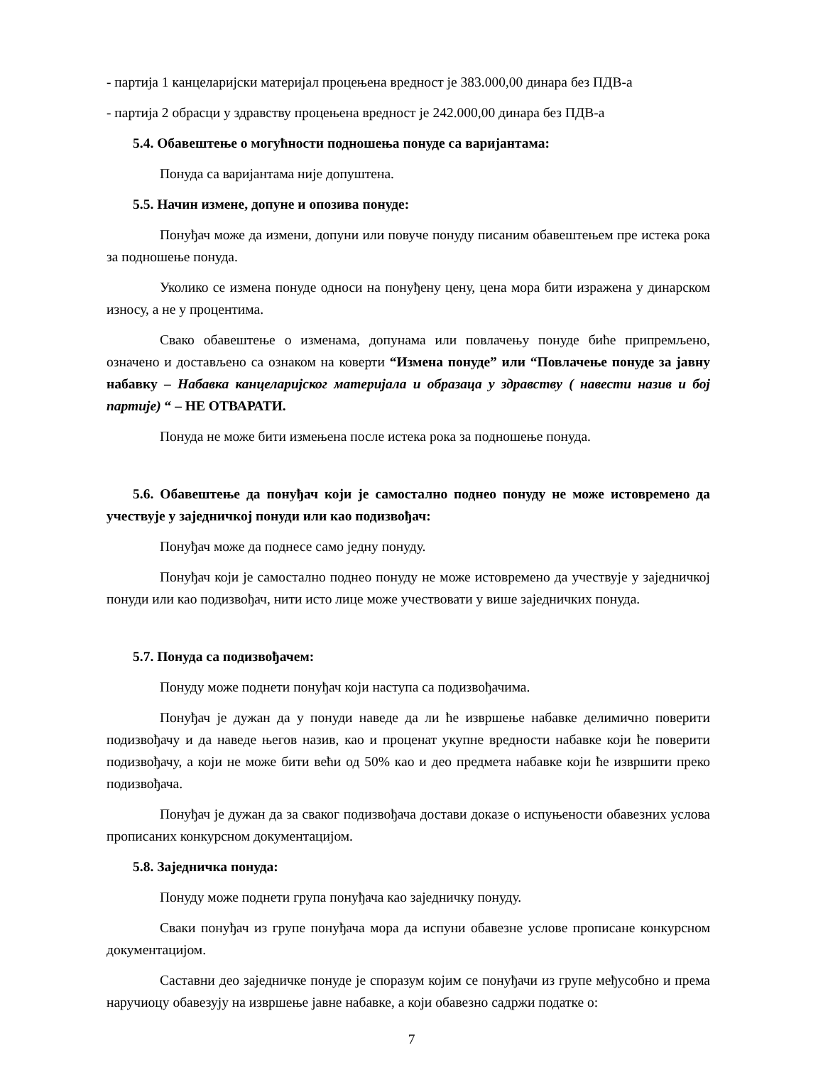- партија 1 канцеларијски материјал процењена вредност је 383.000,00 динара без ПДВ-а
- партија 2 обрасци у здравству процењена вредност је 242.000,00 динара без ПДВ-а
5.4. Обавештење о могућности подношења понуде са варијантама:
Понуда са варијантама није допуштена.
5.5. Начин измене, допуне и опозива понуде:
Понуђач може да измени, допуни или повуче понуду писаним обавештењем пре истека рока за подношење понуда.
Уколико се измена понуде односи на понуђену цену, цена мора бити изражена у динарском износу, а не у процентима.
Свако обавештење о изменама, допунама или повлачењу понуде биће припремљено, означено и достављено са ознаком на коверти “Измена понуде” или “Повлачење понуде за јавну набавку – Набавка канцеларијског материјала и образаца у здравству ( навести назив и бој партије) “ – НЕ ОТВАРАТИ.
Понуда не може бити измењена после истека рока за подношење понуда.
5.6. Обавештење да понуђач који је самостално поднео понуду не може истовремено да учествује у заједничкој понуди или као подизвођач:
Понуђач може да поднесе само једну понуду.
Понуђач који је самостално поднео понуду не може истовремено да учествује у заједничкој понуди или као подизвођач, нити исто лице може учествовати у више заједничких понуда.
5.7. Понуда са подизвођачем:
Понуду може поднети понуђач који наступа са подизвођачима.
Понуђач је дужан да у понуди наведе да ли ће извршење набавке делимично поверити подизвођачу и да наведе његов назив, као и проценат укупне вредности набавке који ће поверити подизвођачу, а који не може бити већи од 50% као и део предмета набавке који ће извршити преко подизвођача.
Понуђач је дужан да за сваког подизвођача достави доказе о испуњености обавезних услова прописаних конкурсном документацијом.
5.8. Заједничка понуда:
Понуду може поднети група понуђача као заједничку понуду.
Сваки понуђач из групе понуђача мора да испуни обавезне услове прописане конкурсном документацијом.
Саставни део заједничке понуде је споразум којим се понуђачи из групе међусобно и према наручиоцу обавезују на извршење јавне набавке, а који обавезно садржи податке о:
7